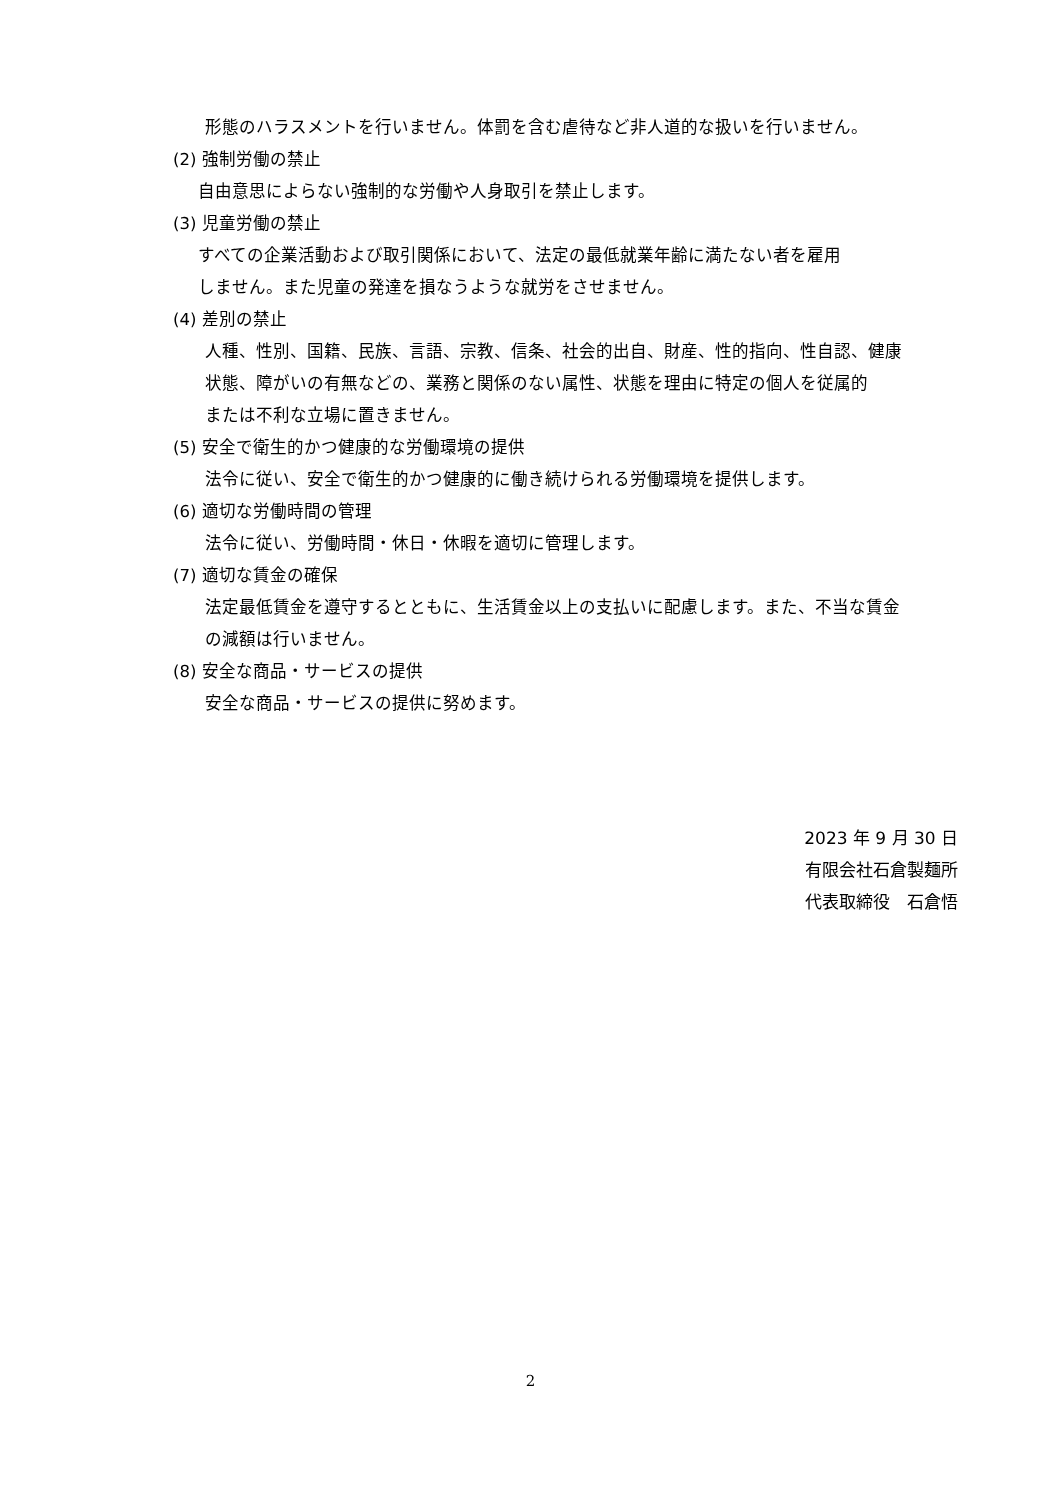形態のハラスメントを行いません。体罰を含む虐待など非人道的な扱いを行いません。
(2) 強制労働の禁止
自由意思によらない強制的な労働や人身取引を禁止します。
(3) 児童労働の禁止
すべての企業活動および取引関係において、法定の最低就業年齢に満たない者を雇用
しません。また児童の発達を損なうような就労をさせません。
(4) 差別の禁止
人種、性別、国籍、民族、言語、宗教、信条、社会的出自、財産、性的指向、性自認、健康
状態、障がいの有無などの、業務と関係のない属性、状態を理由に特定の個人を従属的
または不利な立場に置きません。
(5) 安全で衛生的かつ健康的な労働環境の提供
法令に従い、安全で衛生的かつ健康的に働き続けられる労働環境を提供します。
(6) 適切な労働時間の管理
法令に従い、労働時間・休日・休暇を適切に管理します。
(7) 適切な賃金の確保
法定最低賃金を遵守するとともに、生活賃金以上の支払いに配慮します。また、不当な賃金
の減額は行いません。
(8) 安全な商品・サービスの提供
安全な商品・サービスの提供に努めます。
2023 年 9 月 30 日
有限会社石倉製麺所
代表取締役　石倉悟
2